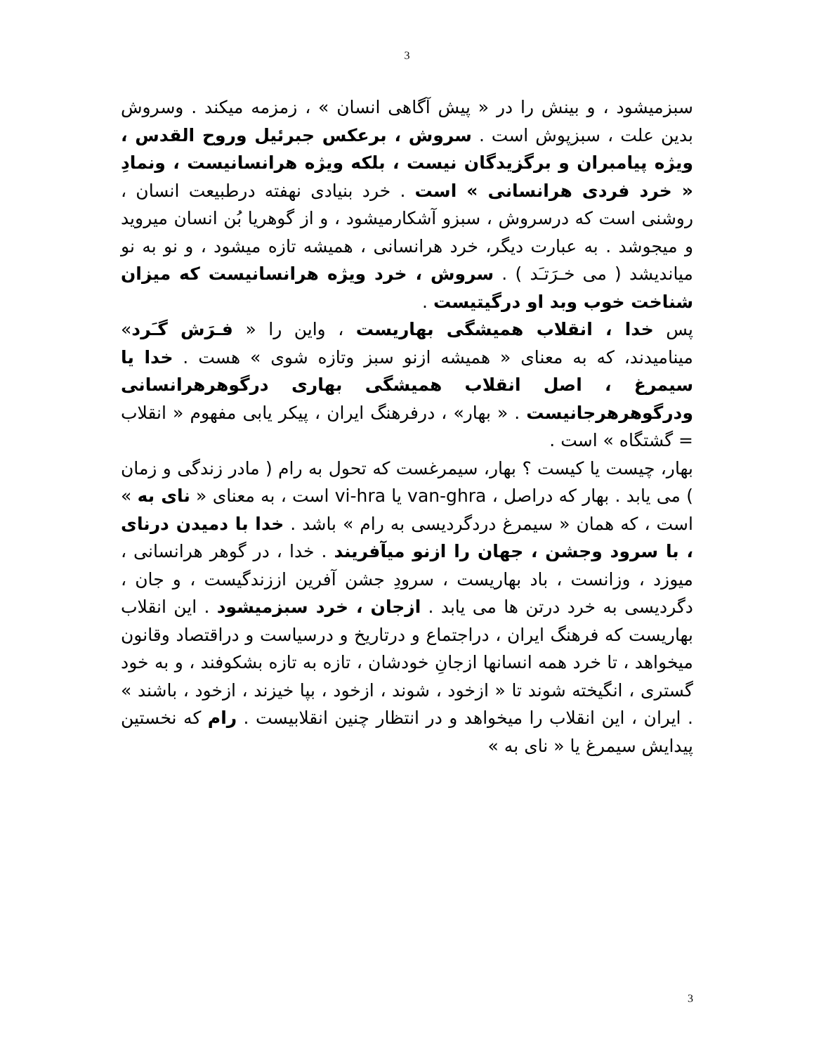3
سبزمیشود ، و بینش را در « پیش آگاهی انسان » ، زمزمه میکند . وسروش بدین علت ، سبزپوش است . سروش ، برعکس جبرئیل وروح القدس ، ویژه پیامبران و برگزیدگان نیست ، بلکه ویژه هرانسانیست ، ونمادِ « خرد فردی هرانسانی » است . خرد بنیادی نهفته درطبیعت انسان ، روشنی است که درسروش ، سبزو آشکارمیشود ، و از گوهریا بُن انسان میروید و میجوشد . به عبارت دیگر، خرد هرانسانی ، همیشه تازه میشود ، و نو به نو میاندیشد ( می خـرَتـَد ) . سروش ، خرد ویژه هرانسانیست که میزان شناخت خوب وبد او درگیتیست .
پس خدا ، انقلاب همیشگی بهاریست ، واین را « فـرَش گـَرد» مینامیدند، که به معنای « همیشه ازنو سبز وتازه شوی » هست . خدا یا سیمرغ ، اصل انقلاب همیشگی بهاری درگوهرهرانسانی ودرگوهرهرجانیست . « بهار» ، درفرهنگ ایران ، پیکر یابی مفهوم « انقلاب = گشتگاه » است .
بهار، چیست یا کیست ؟ بهار، سیمرغست که تحول به رام ( مادر زندگی و زمان ) می یابد . بهار که دراصل ، van-ghra یا vi-hra است ، به معنای « نای به » است ، که همان « سیمرغ دردگردیسی به رام » باشد . خدا با دمیدن درنای ، با سرود وجشن ، جهان را ازنو میآفریند . خدا ، در گوهر هرانسانی ، میوزد ، وزانست ، باد بهاریست ، سرودِ جشن آفرین اززندگیست ، و جان ، دگردیسی به خرد درتن ها می یابد . ازجان ، خرد سبزمیشود . این انقلاب بهاریست که فرهنگ ایران ، دراجتماع و درتاریخ و درسیاست و دراقتصاد وقانون میخواهد ، تا خرد همه انسانها ازجانِ خودشان ، تازه به تازه بشکوفند ، و به خود گستری ، انگیخته شوند تا « ازخود ، شوند ، ازخود ، بپا خیزند ، ازخود ، باشند » . ایران ، این انقلاب را میخواهد و در انتظار چنین انقلابیست . رام که نخستین پیدایش سیمرغ یا « نای به »
3